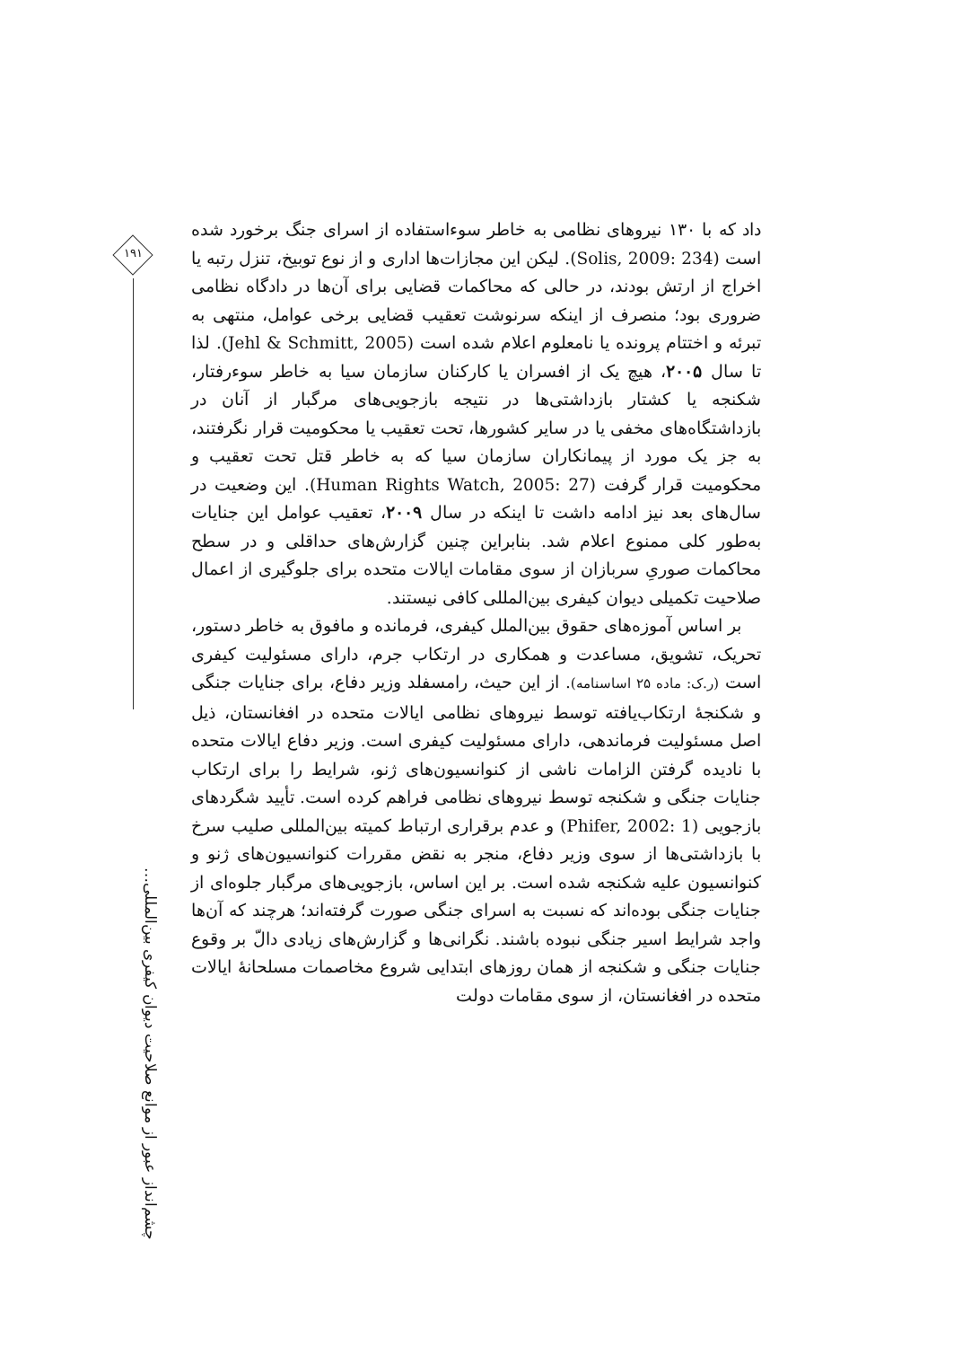۱۹۱
چشم‌انداز عبور از موانع صلاحیت دیوان کیفری بین‌المللی…
داد که با ۱۳۰ نیروهای نظامی به خاطر سوءاستفاده از اسرای جنگ برخورد شده است (Solis, 2009: 234). لیکن این مجازات‌ها اداری و از نوع توبیخ، تنزل رتبه یا اخراج از ارتش بودند، در حالی که محاکمات قضایی برای آن‌ها در دادگاه نظامی ضروری بود؛ منصرف از اینکه سرنوشت تعقیب قضایی برخی عوامل، منتهی به تبرئه و اختتام پرونده یا نامعلوم اعلام شده است (Jehl & Schmitt, 2005). لذا تا سال ۲۰۰۵، هیچ یک از افسران یا کارکنان سازمان سیا به خاطر سوءرفتار، شکنجه یا کشتار بازداشتی‌ها در نتیجه بازجویی‌های مرگبار از آنان در بازداشتگاه‌های مخفی یا در سایر کشورها، تحت تعقیب یا محکومیت قرار نگرفتند، به جز یک مورد از پیمانکاران سازمان سیا که به خاطر قتل تحت تعقیب و محکومیت قرار گرفت (Human Rights Watch, 2005: 27). این وضعیت در سال‌های بعد نیز ادامه داشت تا اینکه در سال ۲۰۰۹، تعقیب عوامل این جنایات به‌طور کلی ممنوع اعلام شد. بنابراین چنین گزارش‌های حداقلی و در سطح محاکمات صوریِ سربازان از سوی مقامات ایالات متحده برای جلوگیری از اعمال صلاحیت تکمیلی دیوان کیفری بین‌المللی کافی نیستند.
بر اساس آموزه‌های حقوق بین‌الملل کیفری، فرمانده و مافوق به خاطر دستور، تحریک، تشویق، مساعدت و همکاری در ارتکاب جرم، دارای مسئولیت کیفری است (ر.ک: ماده ۲۵ اساسنامه). از این حیث، رامسفلد وزیر دفاع، برای جنایات جنگی و شکنجهٔ ارتکاب‌یافته توسط نیروهای نظامی ایالات متحده در افغانستان، ذیل اصل مسئولیت فرماندهی، دارای مسئولیت کیفری است. وزیر دفاع ایالات متحده با نادیده گرفتن الزامات ناشی از کنوانسیون‌های ژنو، شرایط را برای ارتکاب جنایات جنگی و شکنجه توسط نیروهای نظامی فراهم کرده است. تأیید شگردهای بازجویی (Phifer, 2002: 1) و عدم برقراری ارتباط کمیته بین‌المللی صلیب سرخ با بازداشتی‌ها از سوی وزیر دفاع، منجر به نقض مقررات کنوانسیون‌های ژنو و کنوانسیون علیه شکنجه شده است. بر این اساس، بازجویی‌های مرگبار جلوه‌ای از جنایات جنگی بوده‌اند که نسبت به اسرای جنگی صورت گرفته‌اند؛ هرچند که آن‌ها واجد شرایط اسیر جنگی نبوده باشند. نگرانی‌ها و گزارش‌های زیادی دالّ بر وقوع جنایات جنگی و شکنجه از همان روزهای ابتدایی شروع مخاصمات مسلحانهٔ ایالات متحده در افغانستان، از سوی مقامات دولت